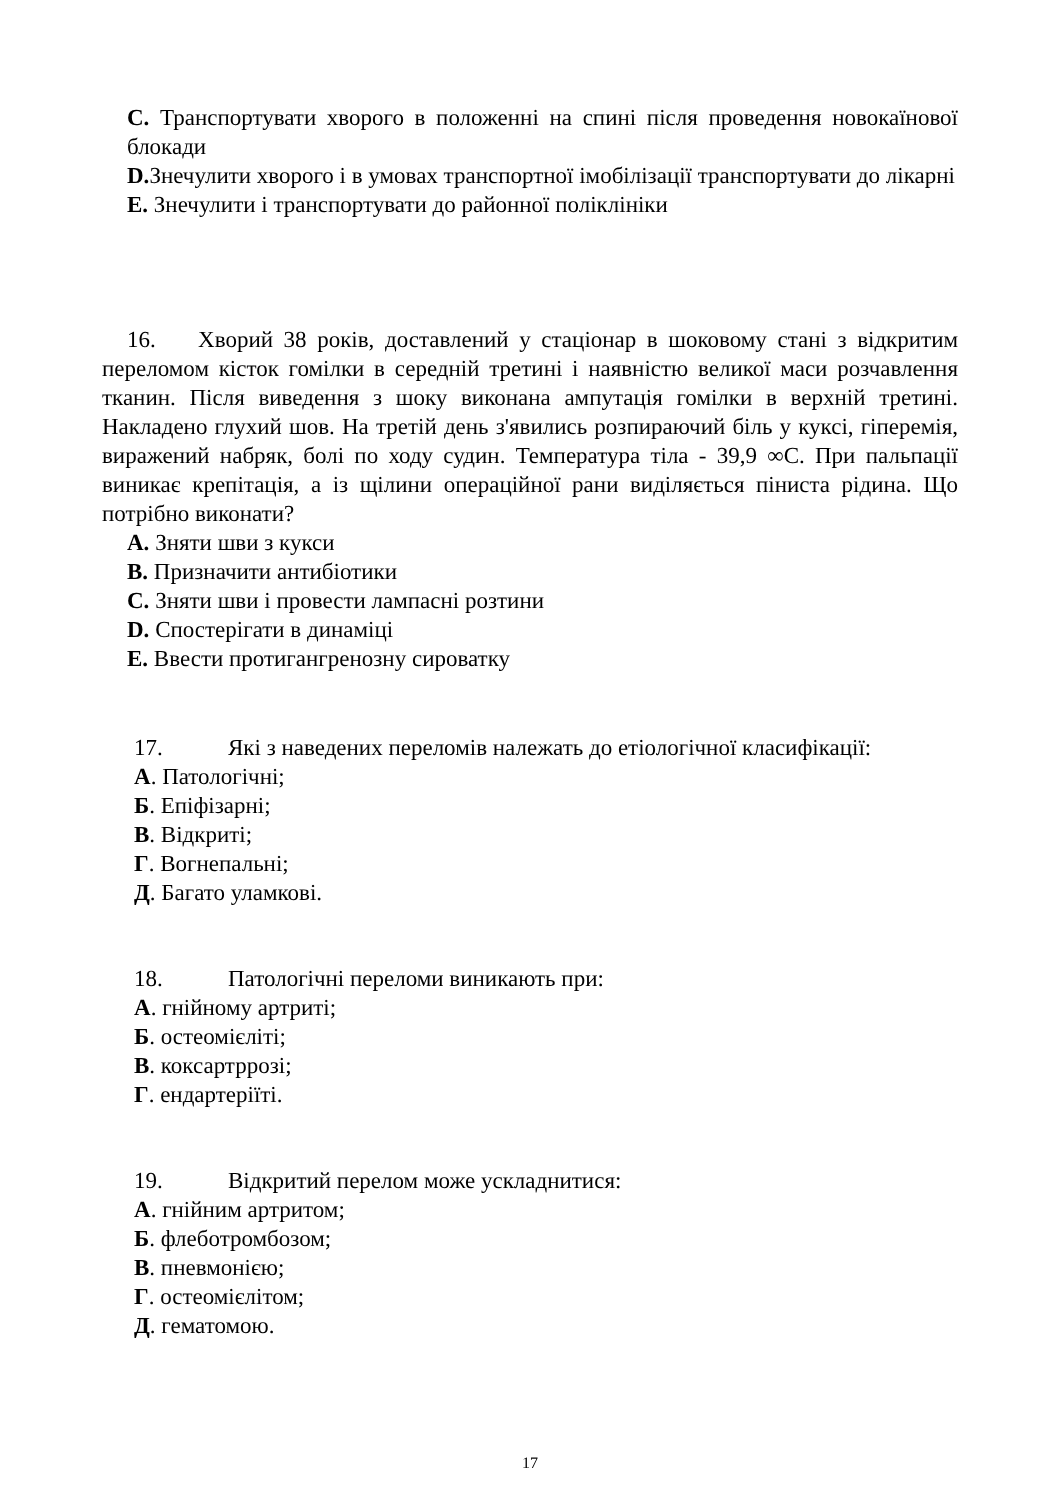C. Транспортувати хворого в положенні на спині після проведення новокаїнової блокади
D. Знечулити хворого і в умовах транспортної імобілізації транспортувати до лікарні
E. Знечулити і транспортувати до районної поліклініки
16. Хворий 38 років, доставлений у стаціонар в шоковому стані з відкритим переломом кісток гомілки в середній третині і наявністю великої маси розчавлення тканин. Після виведення з шоку виконана ампутація гомілки в верхній третині. Накладено глухий шов. На третій день з'явились розпираючий біль у куксі, гіперемія, виражений набряк, болі по ходу судин. Температура тіла - 39,9 ∞С. При пальпації виникає крепітація, а із щілини операційної рани виділяється піниста рідина. Що потрібно виконати?
A. Зняти шви з кукси
B. Призначити антибіотики
C. Зняти шви і провести лампасні розтини
D. Спостерігати в динаміці
E. Ввести протигангренозну сироватку
17. Які з наведених переломів належать до етіологічної класифікації:
А. Патологічні;
Б. Епіфізарні;
В. Відкриті;
Г. Вогнепальні;
Д. Багато уламкові.
18. Патологічні переломи виникають при:
А. гнійному артриті;
Б. остеомієліті;
В. коксартррозі;
Г. ендартеріїті.
19. Відкритий перелом може ускладнитися:
А. гнійним артритом;
Б. флеботромбозом;
В. пневмонією;
Г. остеомієлітом;
Д. гематомою.
17